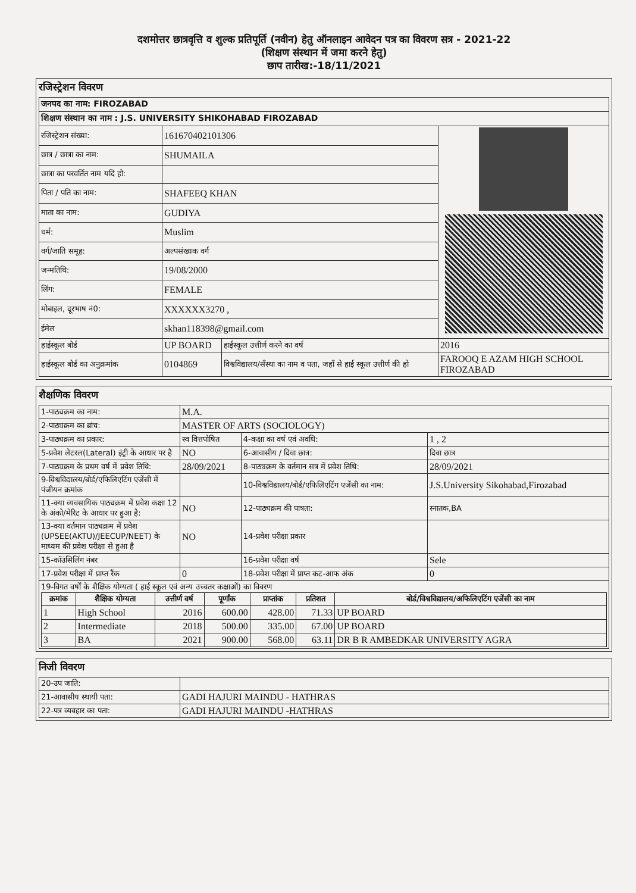दशमोत्तर छात्रवृत्ति व शुल्क प्रतिपूर्ति (नवीन) हेतु ऑनलाइन आवेदन पत्र का विवरण सत्र - 2021-22
(शिक्षण संस्थान में जमा करने हेतु)
छाप तारीख:-18/11/2021
रजिस्ट्रेशन विवरण
| जनपद का नाम: FIROZABAD | | | |
| शिक्षण संस्थान का नाम : J.S. UNIVERSITY SHIKOHABAD FIROZABAD | | | |
| रजिस्ट्रेशन संख्या: | 161670402101306 | | |
| छात्र / छात्रा का नाम: | SHUMAILA | | |
| छात्रा का परवर्तित नाम यदि हो: | | | |
| पिता / पति का नाम: | SHAFEEQ KHAN | | |
| माता का नाम: | GUDIYA | | |
| धर्म: | Muslim | | |
| वर्ग/जाति समूह: | अल्पसंख्यक वर्ग | | |
| जन्मतिथि: | 19/08/2000 | | |
| लिंग: | FEMALE | | |
| मोबाइल, दूरभाष नं0: | XXXXXX3270 , | | |
| ईमेल | skhan118398@gmail.com | | |
| हाईस्कूल बोर्ड | UP BOARD | हाईस्कूल उत्तीर्ण करने का वर्ष | 2016 |
| हाईस्कूल बोर्ड का अनुक्रमांक | 0104869 | विश्वविद्यालय/सँस्था का नाम व पता, जहाँ से हाई स्कूल उत्तीर्ण की हो | FAROOQ E AZAM HIGH SCHOOL FIROZABAD |
शैक्षणिक विवरण
| 1-पाठ्यक्रम का नाम: | M.A. | | |
| 2-पाठ्यक्रम का ब्रांच: | MASTER OF ARTS (SOCIOLOGY) | | |
| 3-पाठ्यक्रम का प्रकार: | स्व वित्तपोषित | 4-कक्षा का वर्ष एवं अवधि: | 1 , 2 |
| 5-प्रवेश लेटरल(Lateral) इंट्री के आधार पर है | NO | 6-आवासीय / दिवा छात्र: | दिवा छात्र |
| 7-पाठ्यक्रम के प्रथम वर्ष में प्रवेश तिथि: | 28/09/2021 | 8-पाठ्यक्रम के वर्तमान सत्र में प्रवेश तिथि: | 28/09/2021 |
| 9-विश्वविद्यालय/बोर्ड/एफिलिएटिंग एजेंसी में पंजीयन क्रमांक | | 10-विश्वविद्यालय/बोर्ड/एफिलिएटिंग एजेंसी का नाम: | J.S.University Sikohabad,Firozabad |
| 11-क्या व्यवसायिक पाठ्यक्रम में प्रवेश कक्षा 12 के अंको/मेरिट के आधार पर हुआ है: | NO | 12-पाठ्यक्रम की पात्रता: | स्नातक,BA |
| 13-क्या वर्तमान पाठ्यक्रम में प्रवेश (UPSEE(AKTU)/JEECUP/NEET) के माध्यम की प्रवेश परीक्षा से हुआ है | NO | 14-प्रवेश परीक्षा प्रकार | |
| 15-कॉउंसिलिंग नंबर | | 16-प्रवेश परीक्षा वर्ष | Sele |
| 17-प्रवेश परीक्षा में प्राप्त रैंक | 0 | 18-प्रवेश परीक्षा में प्राप्त कट-आफ अंक | 0 |
| 19-विगत वर्षों के शैक्षिक योग्यता ( हाई स्कूल एवं अन्य उच्चतर कक्षाओं) का विवरण / क्रमांक / शैक्षिक योग्यता / उत्तीर्ण वर्ष / पूर्णांक / प्राप्तांक / प्रतिशत / बोर्ड/विश्वविद्यालय/अफिलिएटिंग एजेंसी का नाम / / --- / --- / --- / --- / --- / --- / --- / / 1 / High School / 2016 / 600.00 / 428.00 / 71.33 / UP BOARD / / 2 / Intermediate / 2018 / 500.00 / 335.00 / 67.00 / UP BOARD / / 3 / BA / 2021 / 900.00 / 568.00 / 63.11 / DR B R AMBEDKAR UNIVERSITY AGRA / | | | |
निजी विवरण
| 20-उप जाति: | |
| 21-आवासीय स्थायी पता: | GADI HAJURI MAINDU - HATHRAS |
| 22-पत्र व्यवहार का पता: | GADI HAJURI MAINDU -HATHRAS |